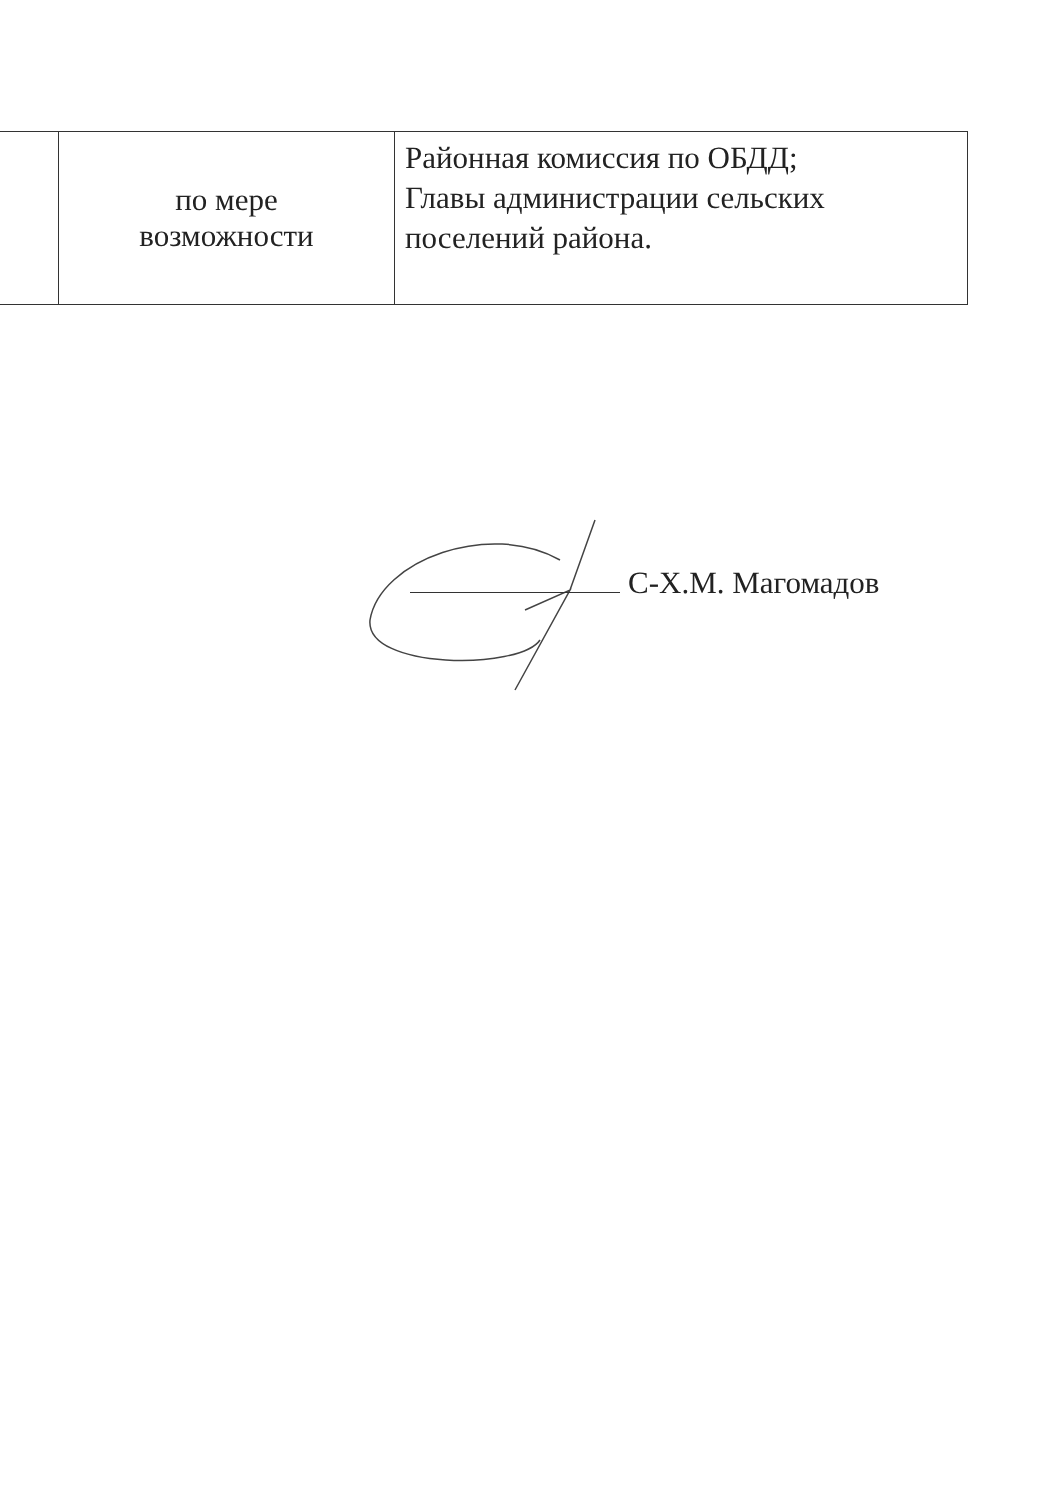| | по мере возможности | Районная комиссия по ОБДД; Главы администрации сельских поселений района. |
С-Х.М. Магомадов